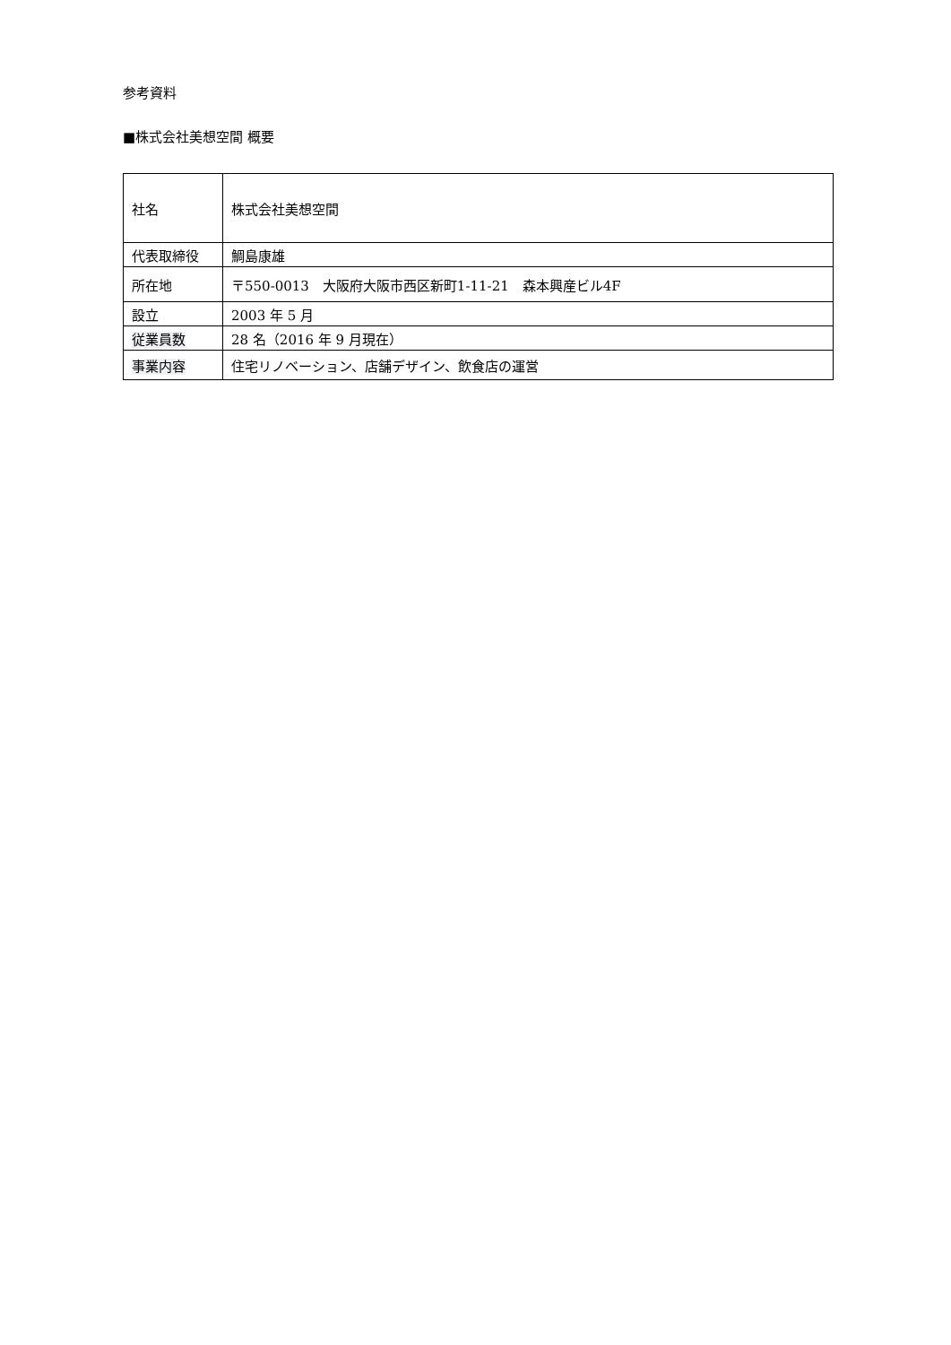参考資料
■株式会社美想空間 概要
| 社名 | 株式会社美想空間 |
| 代表取締役 | 鯛島康雄 |
| 所在地 | 〒550-0013 大阪府大阪市西区新町1-11-21 森本興産ビル4F |
| 設立 | 2003 年 5 月 |
| 従業員数 | 28 名（2016 年 9 月現在） |
| 事業内容 | 住宅リノベーション、店舗デザイン、飲食店の運営 |